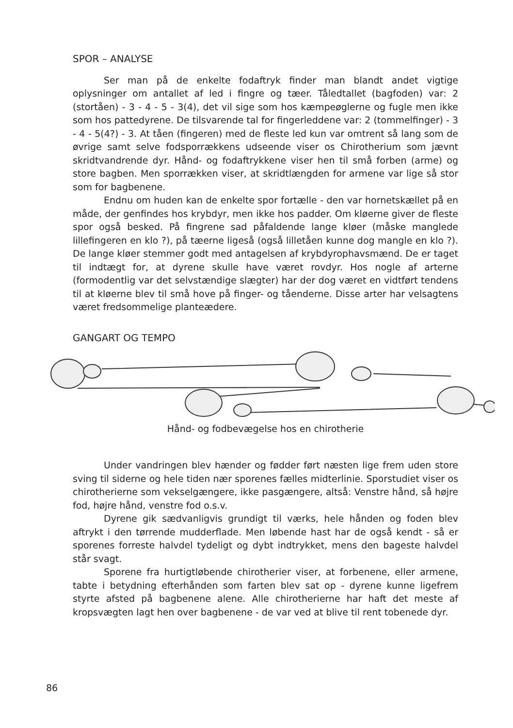SPOR – ANALYSE
Ser man på de enkelte fodaftryk finder man blandt andet vigtige oplysninger om antallet af led i fingre og tæer. Tåledtallet (bagfoden) var: 2 (stortåen) - 3 - 4 - 5 - 3(4), det vil sige som hos kæmpeøglerne og fugle men ikke som hos pattedyrene. De tilsvarende tal for fingerleddene var: 2 (tommelfinger) - 3 - 4 - 5(4?) - 3. At tåen (fingeren) med de fleste led kun var omtrent så lang som de øvrige samt selve fodsporrækkens udseende viser os Chirotherium som jævnt skridtvandrende dyr. Hånd- og fodaftrykkene viser hen til små forben (arme) og store bagben. Men sporrækken viser, at skridtlængden for armene var lige så stor som for bagbenene.
Endnu om huden kan de enkelte spor fortælle - den var hornetskællet på en måde, der genfindes hos krybdyr, men ikke hos padder. Om kløerne giver de fleste spor også besked. På fingrene sad påfaldende lange kløer (måske manglede lillefingeren en klo ?), på tæerne ligeså (også lilletåen kunne dog mangle en klo ?). De lange kløer stemmer godt med antagelsen af krybdyrophavsmænd. De er taget til indtægt for, at dyrene skulle have været rovdyr. Hos nogle af arterne (formodentlig var det selvstændige slægter) har der dog været en vidtført tendens til at kløerne blev til små hove på finger- og tåenderne. Disse arter har velsagtens været fredsommelige planteædere.
GANGART OG TEMPO
Hånd- og fodbevægelse hos en chirotherie
Under vandringen blev hænder og fødder ført næsten lige frem uden store sving til siderne og hele tiden nær sporenes fælles midterlinie. Sporstudiet viser os chirotherierne som vekselgængere, ikke pasgængere, altså: Venstre hånd, så højre fod, højre hånd, venstre fod o.s.v.
Dyrene gik sædvanligvis grundigt til værks, hele hånden og foden blev aftrykt i den tørrende mudderflade. Men løbende hast har de også kendt - så er sporenes forreste halvdel tydeligt og dybt indtrykket, mens den bageste halvdel står svagt.
Sporene fra hurtigtløbende chirotherier viser, at forbenene, eller armene, tabte i betydning efterhånden som farten blev sat op - dyrene kunne ligefrem styrte afsted på bagbenene alene. Alle chirotherierne har haft det meste af kropsvægten lagt hen over bagbenene - de var ved at blive til rent tobenede dyr.
86